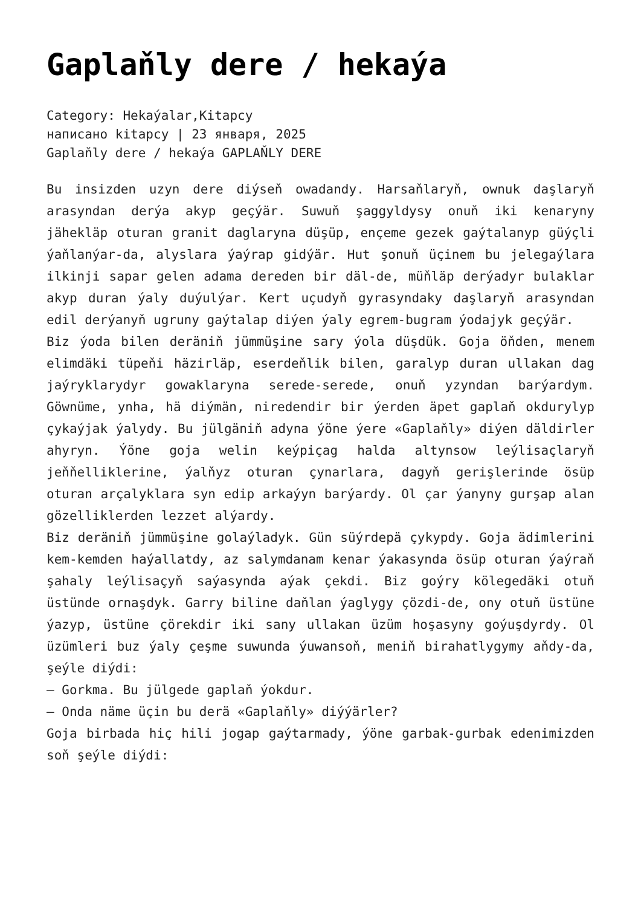Gaplaňly dere / hekaýa
Category: Hekaýalar,Kitapcy
написано kitapcy | 23 января, 2025
Gaplaňly dere / hekaýa GAPLAŇLY DERE
Bu insizden uzyn dere diýseň owadandy. Harsaňlaryň, ownuk daşlaryň arasyndan derýa akyp geçýär. Suwuň şaggyldysy onuň iki kenaryny jähekläp oturan granit daglaryna düşüp, ençeme gezek gaýtalanyp güýçli ýaňlanýar-da, alyslara ýaýrap gidýär. Hut şonuň üçinem bu jelegaýlara ilkinji sapar gelen adama dereden bir däl-de, müňläp derýadyr bulaklar akyp duran ýaly duýulýar. Kert uçudyň gyrasyndaky daşlaryň arasyndan edil derýanyň ugruny gaýtalap diýen ýaly egrem-bugram ýodajyk geçýär.
Biz ýoda bilen deräniň jümmüşine sary ýola düşdük. Goja öňden, menem elimdäki tüpeňi häzirläp, eserdeňlik bilen, garalyp duran ullakan dag jaýryklarydyr gowaklaryna serede-serede, onuň yzyndan barýardym. Göwnüme, ynha, hä diýmän, niredendir bir ýerden äpet gaplaň okdurylyp çykaýjak ýalydy. Bu jülgäniň adyna ýöne ýere «Gaplaňly» diýen däldirler ahyryn. Ýöne goja welin keýpiçag halda altynsow leýlisaçlaryň jeňňelliklerine, ýalňyz oturan çynarlara, dagyň gerişlerinde ösüp oturan arçalyklara syn edip arkaýyn barýardy. Ol çar ýanyny gurşap alan gözelliklerden lezzet alýardy.
Biz deräniň jümmüşine golaýladyk. Gün süýrdepä çykypdy. Goja ädimlerini kem-kemden haýallatdy, az salymdanam kenar ýakasynda ösüp oturan ýaýraň şahaly leýlisaçyň saýasynda aýak çekdi. Biz goýry kölegedäki otuň üstünde ornaşdyk. Garry biline daňlan ýaglygy çözdi-de, ony otuň üstüne ýazyp, üstüne çörekdir iki sany ullakan üzüm hoşasyny goýuşdyrdy. Ol üzümleri buz ýaly çeşme suwunda ýuwansoň, meniň birahatlygymy aňdy-da, şeýle diýdi:
— Gorkma. Bu jülgede gaplaň ýokdur.
— Onda näme üçin bu derä «Gaplaňly» diýýärler?
Goja birbada hiç hili jogap gaýtarmady, ýöne garbak-gurbak edenimizden soň şeýle diýdi: